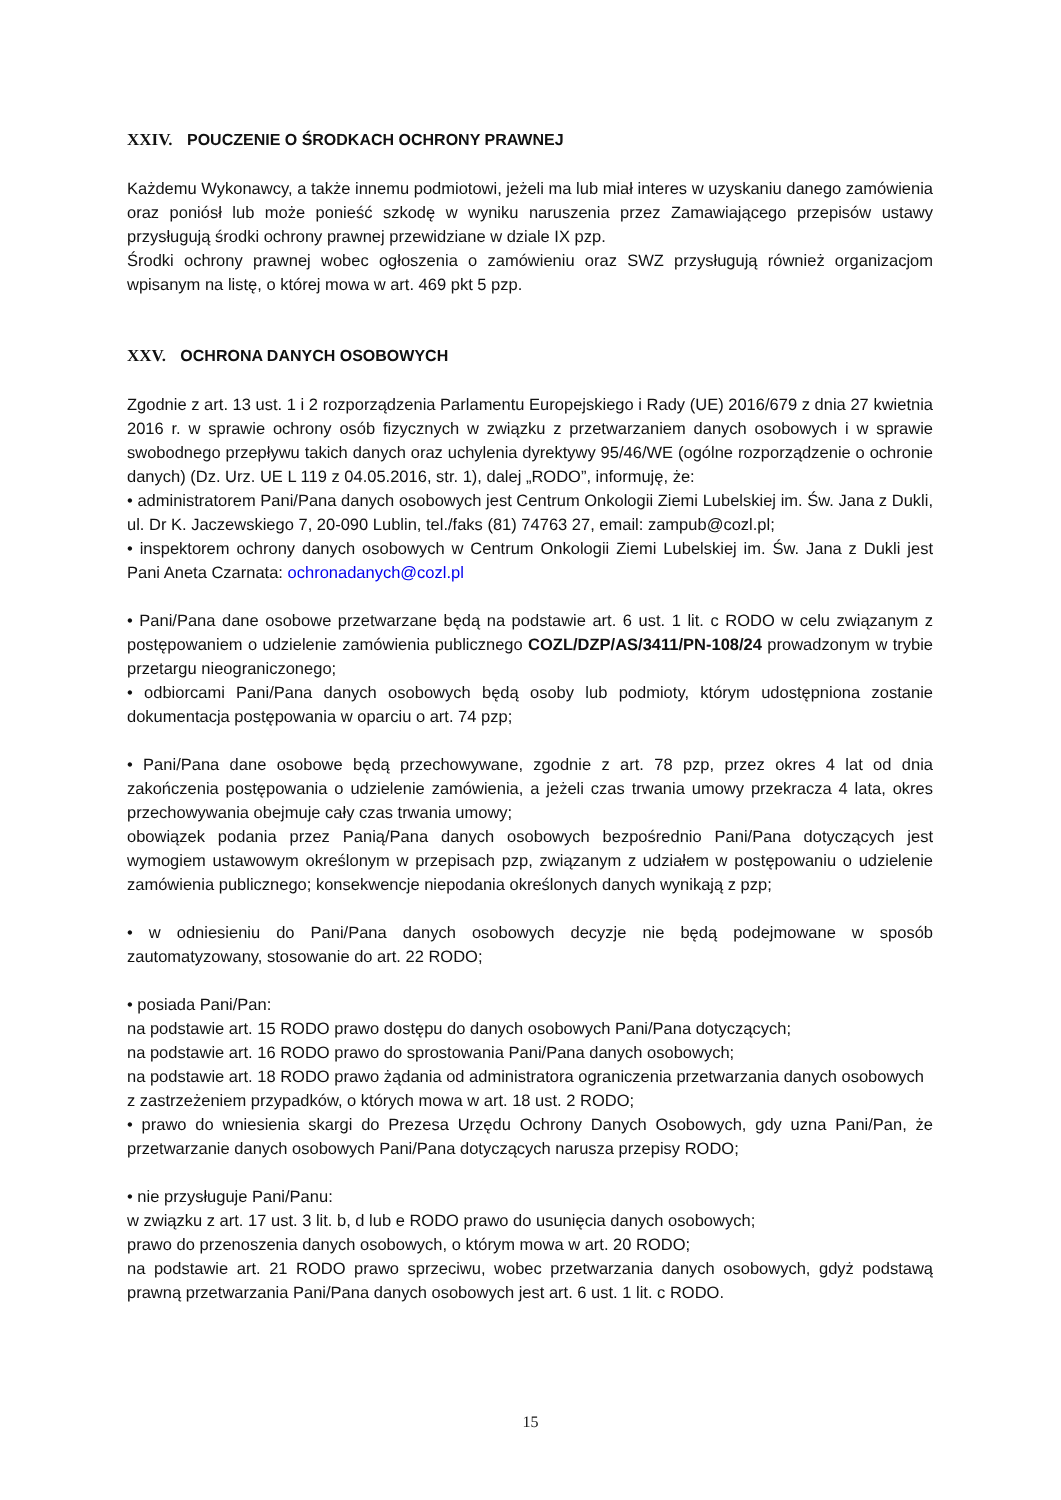XXIV. POUCZENIE O ŚRODKACH OCHRONY PRAWNEJ
Każdemu Wykonawcy, a także innemu podmiotowi, jeżeli ma lub miał interes w uzyskaniu danego zamówienia oraz poniósł lub może ponieść szkodę w wyniku naruszenia przez Zamawiającego przepisów ustawy przysługują środki ochrony prawnej przewidziane w dziale IX pzp.
Środki ochrony prawnej wobec ogłoszenia o zamówieniu oraz SWZ przysługują również organizacjom wpisanym na listę, o której mowa w art. 469 pkt 5 pzp.
XXV. OCHRONA DANYCH OSOBOWYCH
Zgodnie z art. 13 ust. 1 i 2 rozporządzenia Parlamentu Europejskiego i Rady (UE) 2016/679 z dnia 27 kwietnia 2016 r. w sprawie ochrony osób fizycznych w związku z przetwarzaniem danych osobowych i w sprawie swobodnego przepływu takich danych oraz uchylenia dyrektywy 95/46/WE (ogólne rozporządzenie o ochronie danych) (Dz. Urz. UE L 119 z 04.05.2016, str. 1), dalej „RODO”, informuję, że:
• administratorem Pani/Pana danych osobowych jest Centrum Onkologii Ziemi Lubelskiej im. Św. Jana z Dukli, ul. Dr K. Jaczewskiego 7, 20-090 Lublin, tel./faks (81) 74763 27, email: zampub@cozl.pl;
• inspektorem ochrony danych osobowych w Centrum Onkologii Ziemi Lubelskiej im. Św. Jana z Dukli jest Pani Aneta Czarnata: ochronadanych@cozl.pl
• Pani/Pana dane osobowe przetwarzane będą na podstawie art. 6 ust. 1 lit. c RODO w celu związanym z postępowaniem o udzielenie zamówienia publicznego COZL/DZP/AS/3411/PN-108/24 prowadzonym w trybie przetargu nieograniczonego;
• odbiorcami Pani/Pana danych osobowych będą osoby lub podmioty, którym udostępniona zostanie dokumentacja postępowania w oparciu o art. 74 pzp;
• Pani/Pana dane osobowe będą przechowywane, zgodnie z art. 78 pzp, przez okres 4 lat od dnia zakończenia postępowania o udzielenie zamówienia, a jeżeli czas trwania umowy przekracza 4 lata, okres przechowywania obejmuje cały czas trwania umowy;
obowiązek podania przez Panią/Pana danych osobowych bezpośrednio Pani/Pana dotyczących jest wymogiem ustawowym określonym w przepisach pzp, związanym z udziałem w postępowaniu o udzielenie zamówienia publicznego; konsekwencje niepodania określonych danych wynikają z pzp;
• w odniesieniu do Pani/Pana danych osobowych decyzje nie będą podejmowane w sposób zautomatyzowany, stosowanie do art. 22 RODO;
• posiada Pani/Pan:
na podstawie art. 15 RODO prawo dostępu do danych osobowych Pani/Pana dotyczących;
na podstawie art. 16 RODO prawo do sprostowania Pani/Pana danych osobowych;
na podstawie art. 18 RODO prawo żądania od administratora ograniczenia przetwarzania danych osobowych z zastrzeżeniem przypadków, o których mowa w art. 18 ust. 2 RODO;
• prawo do wniesienia skargi do Prezesa Urzędu Ochrony Danych Osobowych, gdy uzna Pani/Pan, że przetwarzanie danych osobowych Pani/Pana dotyczących narusza przepisy RODO;
• nie przysługuje Pani/Panu:
w związku z art. 17 ust. 3 lit. b, d lub e RODO prawo do usunięcia danych osobowych;
prawo do przenoszenia danych osobowych, o którym mowa w art. 20 RODO;
na podstawie art. 21 RODO prawo sprzeciwu, wobec przetwarzania danych osobowych, gdyż podstawą prawną przetwarzania Pani/Pana danych osobowych jest art. 6 ust. 1 lit. c RODO.
15